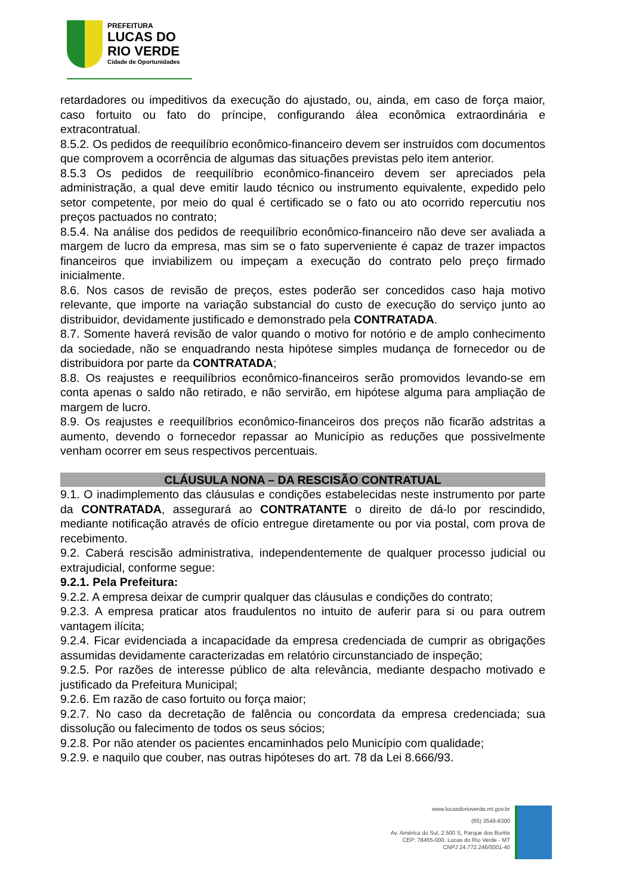PREFEITURA
LUCAS DO
RIO VERDE
Cidade de Oportunidades
retardadores ou impeditivos da execução do ajustado, ou, ainda, em caso de força maior, caso fortuito ou fato do príncipe, configurando álea econômica extraordinária e extracontratual.
8.5.2. Os pedidos de reequilíbrio econômico-financeiro devem ser instruídos com documentos que comprovem a ocorrência de algumas das situações previstas pelo item anterior.
8.5.3 Os pedidos de reequilíbrio econômico-financeiro devem ser apreciados pela administração, a qual deve emitir laudo técnico ou instrumento equivalente, expedido pelo setor competente, por meio do qual é certificado se o fato ou ato ocorrido repercutiu nos preços pactuados no contrato;
8.5.4. Na análise dos pedidos de reequilíbrio econômico-financeiro não deve ser avaliada a margem de lucro da empresa, mas sim se o fato superveniente é capaz de trazer impactos financeiros que inviabilizem ou impeçam a execução do contrato pelo preço firmado inicialmente.
8.6. Nos casos de revisão de preços, estes poderão ser concedidos caso haja motivo relevante, que importe na variação substancial do custo de execução do serviço junto ao distribuidor, devidamente justificado e demonstrado pela CONTRATADA.
8.7. Somente haverá revisão de valor quando o motivo for notório e de amplo conhecimento da sociedade, não se enquadrando nesta hipótese simples mudança de fornecedor ou de distribuidora por parte da CONTRATADA;
8.8. Os reajustes e reequilíbrios econômico-financeiros serão promovidos levando-se em conta apenas o saldo não retirado, e não servirão, em hipótese alguma para ampliação de margem de lucro.
8.9. Os reajustes e reequilíbrios econômico-financeiros dos preços não ficarão adstritas a aumento, devendo o fornecedor repassar ao Município as reduções que possivelmente venham ocorrer em seus respectivos percentuais.
CLÁUSULA NONA – DA RESCISÃO CONTRATUAL
9.1. O inadimplemento das cláusulas e condições estabelecidas neste instrumento por parte da CONTRATADA, assegurará ao CONTRATANTE o direito de dá-lo por rescindido, mediante notificação através de ofício entregue diretamente ou por via postal, com prova de recebimento.
9.2. Caberá rescisão administrativa, independentemente de qualquer processo judicial ou extrajudicial, conforme segue:
9.2.1. Pela Prefeitura:
9.2.2. A empresa deixar de cumprir qualquer das cláusulas e condições do contrato;
9.2.3. A empresa praticar atos fraudulentos no intuito de auferir para si ou para outrem vantagem ilícita;
9.2.4. Ficar evidenciada a incapacidade da empresa credenciada de cumprir as obrigações assumidas devidamente caracterizadas em relatório circunstanciado de inspeção;
9.2.5. Por razões de interesse público de alta relevância, mediante despacho motivado e justificado da Prefeitura Municipal;
9.2.6. Em razão de caso fortuito ou força maior;
9.2.7. No caso da decretação de falência ou concordata da empresa credenciada; sua dissolução ou falecimento de todos os seus sócios;
9.2.8. Por não atender os pacientes encaminhados pelo Município com qualidade;
9.2.9. e naquilo que couber, nas outras hipóteses do art. 78 da Lei 8.666/93.
www.lucasdorioverde.mt.gov.br
(65) 3549-8300
Av. América do Sul, 2.500 S, Parque dos Buritis
CEP: 78455-000, Lucas do Rio Verde - MT
CNPJ 24.772.246/0001-40